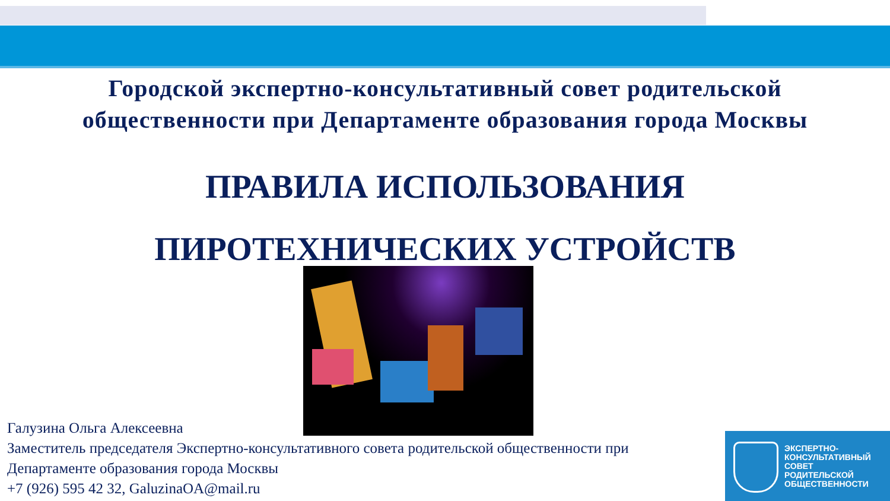Городской экспертно-консультативный совет родительской
общественности при Департаменте образования города Москвы
ПРАВИЛА ИСПОЛЬЗОВАНИЯ
ПИРОТЕХНИЧЕСКИХ УСТРОЙСТВ
Галузина Ольга Алексеевна
Заместитель председателя Экспертно-консультативного совета родительской общественности при
Департаменте образования города Москвы
+7 (926) 595 42 32, GaluzinaOA@mail.ru
ЭКСПЕРТНО-
КОНСУЛЬТАТИВНЫЙ
СОВЕТ
РОДИТЕЛЬСКОЙ
ОБЩЕСТВЕННОСТИ